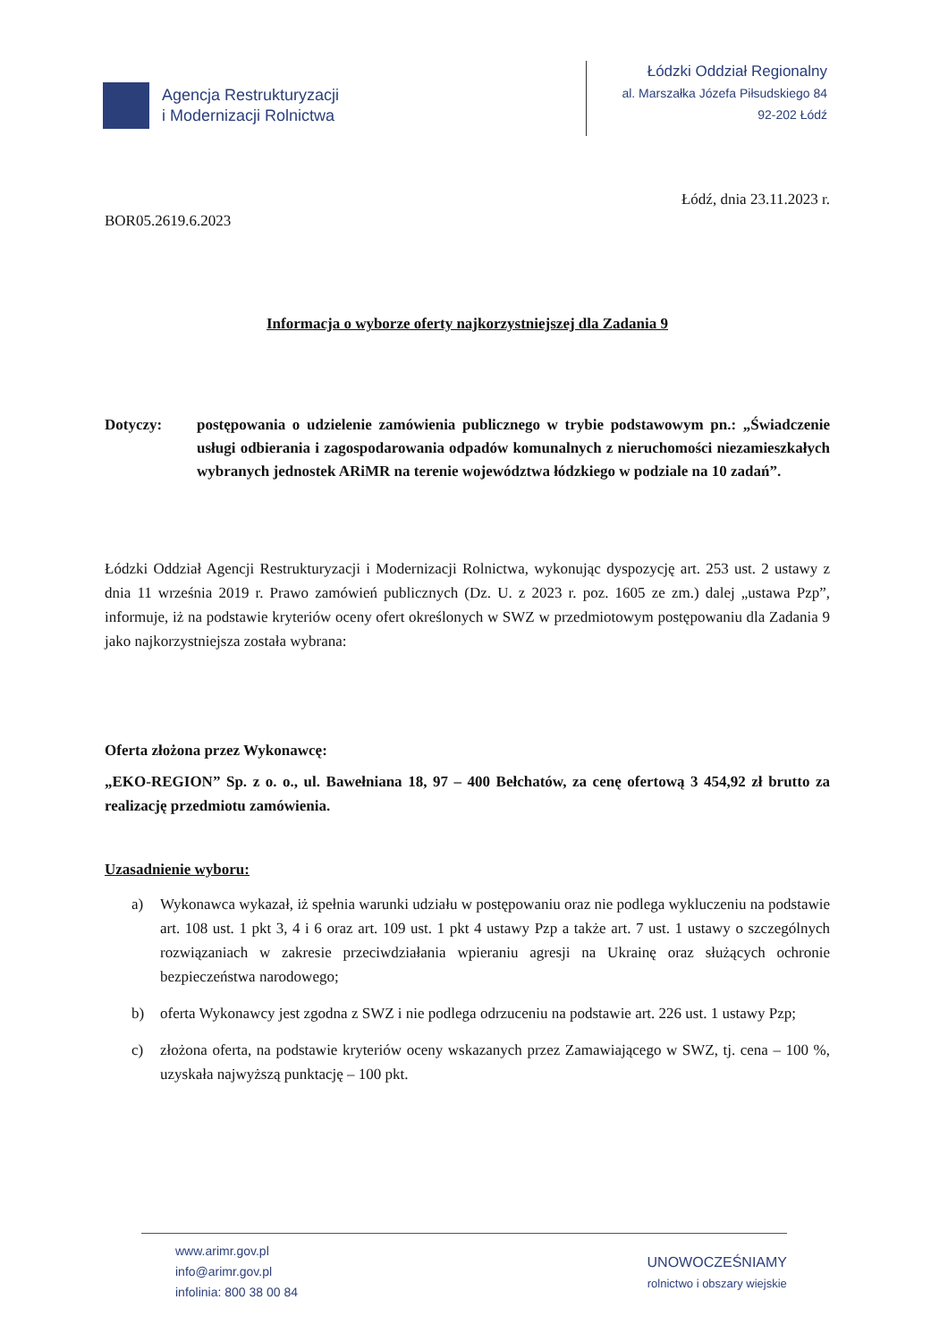Agencja Restrukturyzacji
i Modernizacji Rolnictwa
Łódzki Oddział Regionalny
al. Marszałka Józefa Piłsudskiego 84
92-202 Łódź
Łódź, dnia 23.11.2023 r.
BOR05.2619.6.2023
Informacja o wyborze oferty najkorzystniejszej dla Zadania 9
Dotyczy: postępowania o udzielenie zamówienia publicznego w trybie podstawowym pn.: „Świadczenie usługi odbierania i zagospodarowania odpadów komunalnych z nieruchomości niezamieszkałych wybranych jednostek ARiMR na terenie województwa łódzkiego w podziale na 10 zadań”.
Łódzki Oddział Agencji Restrukturyzacji i Modernizacji Rolnictwa, wykonując dyspozycję art. 253 ust. 2 ustawy z dnia 11 września 2019 r. Prawo zamówień publicznych (Dz. U. z 2023 r. poz. 1605 ze zm.) dalej „ustawa Pzp”, informuje, iż na podstawie kryteriów oceny ofert określonych w SWZ w przedmiotowym postępowaniu dla Zadania 9 jako najkorzystniejsza została wybrana:
Oferta złożona przez Wykonawcę:
„EKO-REGION” Sp. z o. o., ul. Bawełniana 18, 97 – 400 Bełchatów, za cenę ofertową 3 454,92 zł brutto za realizację przedmiotu zamówienia.
Uzasadnienie wyboru:
a) Wykonawca wykazał, iż spełnia warunki udziału w postępowaniu oraz nie podlega wykluczeniu na podstawie art. 108 ust. 1 pkt 3, 4 i 6 oraz art. 109 ust. 1 pkt 4 ustawy Pzp a także art. 7 ust. 1 ustawy o szczególnych rozwiązaniach w zakresie przeciwdziałania wpieraniu agresji na Ukrainę oraz służących ochronie bezpieczeństwa narodowego;
b) oferta Wykonawcy jest zgodna z SWZ i nie podlega odrzuceniu na podstawie art. 226 ust. 1 ustawy Pzp;
c) złożona oferta, na podstawie kryteriów oceny wskazanych przez Zamawiającego w SWZ, tj. cena – 100 %, uzyskała najwyższą punktację – 100 pkt.
www.arimr.gov.pl
info@arimr.gov.pl
infolinia: 800 38 00 84
UNOWOCZEŚNIAMY
rolnictwo i obszary wiejskie